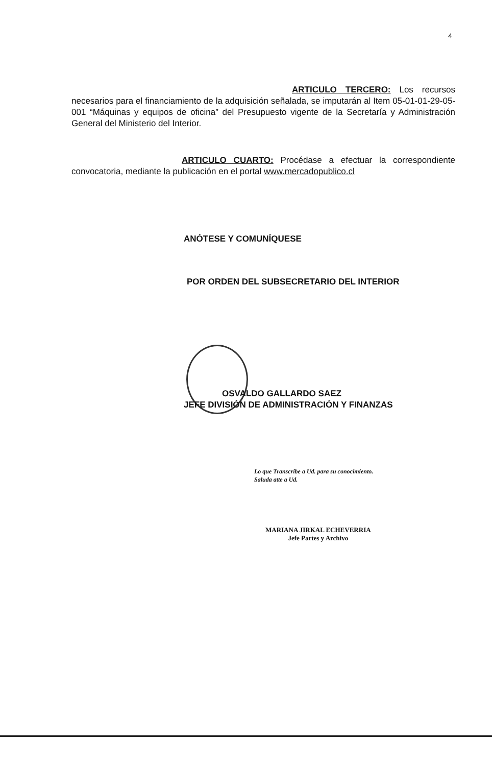4
ARTICULO TERCERO: Los recursos necesarios para el financiamiento de la adquisición señalada, se imputarán al Item 05-01-01-29-05-001 “Máquinas y equipos de oficina” del Presupuesto vigente de la Secretaría y Administración General del Ministerio del Interior.
ARTICULO CUARTO: Procédase a efectuar la correspondiente convocatoria, mediante la publicación en el portal www.mercadopublico.cl
ANÓTESE Y COMUNÍQUESE
POR ORDEN DEL SUBSECRETARIO DEL INTERIOR
OSVALDO GALLARDO SAEZ
JEFE DIVISIÓN DE ADMINISTRACIÓN Y FINANZAS
Lo que Transcribe a Ud. para su conocimiento.
Saluda atte a Ud.
MARIANA JIRKAL ECHEVERRIA
Jefe Partes y Archivo